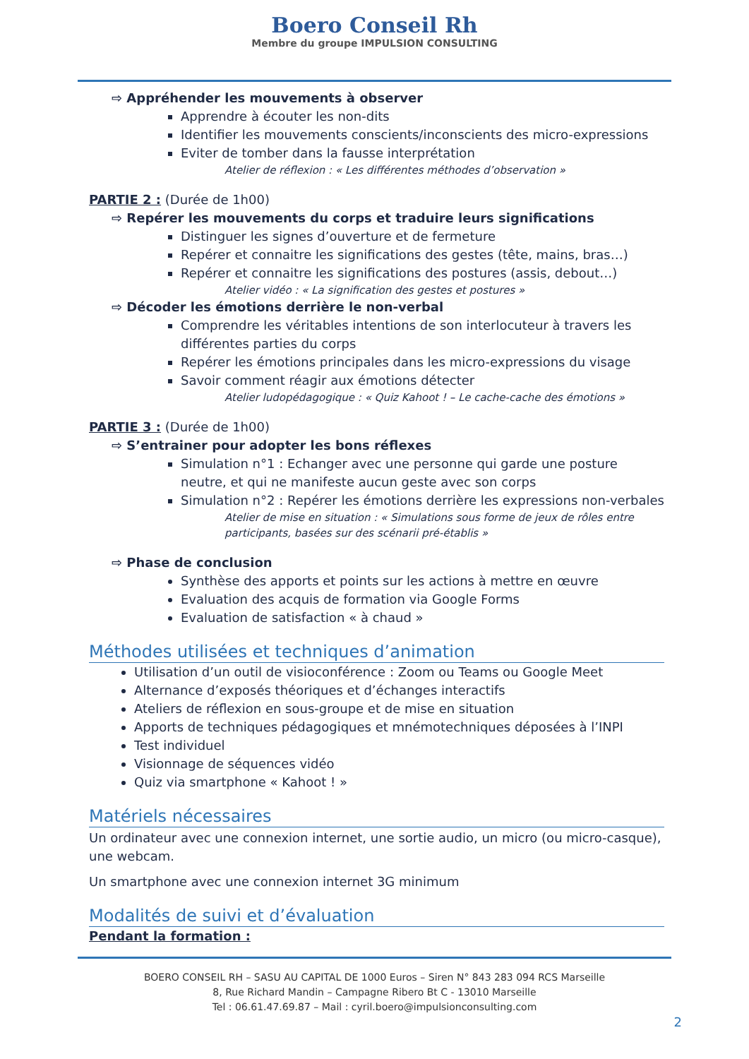Boero Conseil Rh
Membre du groupe IMPULSION CONSULTING
⇨ Appréhender les mouvements à observer
Apprendre à écouter les non-dits
Identifier les mouvements conscients/inconscients des micro-expressions
Eviter de tomber dans la fausse interprétation
Atelier de réflexion : « Les différentes méthodes d’observation »
PARTIE 2 : (Durée de 1h00)
⇨ Repérer les mouvements du corps et traduire leurs significations
Distinguer les signes d’ouverture et de fermeture
Repérer et connaitre les significations des gestes (tête, mains, bras…)
Repérer et connaitre les significations des postures (assis, debout…)
Atelier vidéo : « La signification des gestes et postures »
⇨ Décoder les émotions derrière le non-verbal
Comprendre les véritables intentions de son interlocuteur à travers les différentes parties du corps
Repérer les émotions principales dans les micro-expressions du visage
Savoir comment réagir aux émotions détecter
Atelier ludopédagogique : « Quiz Kahoot ! – Le cache-cache des émotions »
PARTIE 3 : (Durée de 1h00)
⇨ S’entrainer pour adopter les bons réflexes
Simulation n°1 : Echanger avec une personne qui garde une posture neutre, et qui ne manifeste aucun geste avec son corps
Simulation n°2 : Repérer les émotions derrière les expressions non-verbales
Atelier de mise en situation : « Simulations sous forme de jeux de rôles entre participants, basées sur des scénarii pré-établis »
⇨ Phase de conclusion
Synthèse des apports et points sur les actions à mettre en œuvre
Evaluation des acquis de formation via Google Forms
Evaluation de satisfaction « à chaud »
Méthodes utilisées et techniques d’animation
Utilisation d’un outil de visioconférence : Zoom ou Teams ou Google Meet
Alternance d’exposés théoriques et d’échanges interactifs
Ateliers de réflexion en sous-groupe et de mise en situation
Apports de techniques pédagogiques et mnémotechniques déposées à l’INPI
Test individuel
Visionnage de séquences vidéo
Quiz via smartphone « Kahoot ! »
Matériels nécessaires
Un ordinateur avec une connexion internet, une sortie audio, un micro (ou micro-casque), une webcam.
Un smartphone avec une connexion internet 3G minimum
Modalités de suivi et d’évaluation
Pendant la formation :
BOERO CONSEIL RH – SASU AU CAPITAL DE 1000 Euros – Siren N° 843 283 094 RCS Marseille
8, Rue Richard Mandin – Campagne Ribero Bt C - 13010 Marseille
Tel : 06.61.47.69.87 – Mail : cyril.boero@impulsionconsulting.com
2